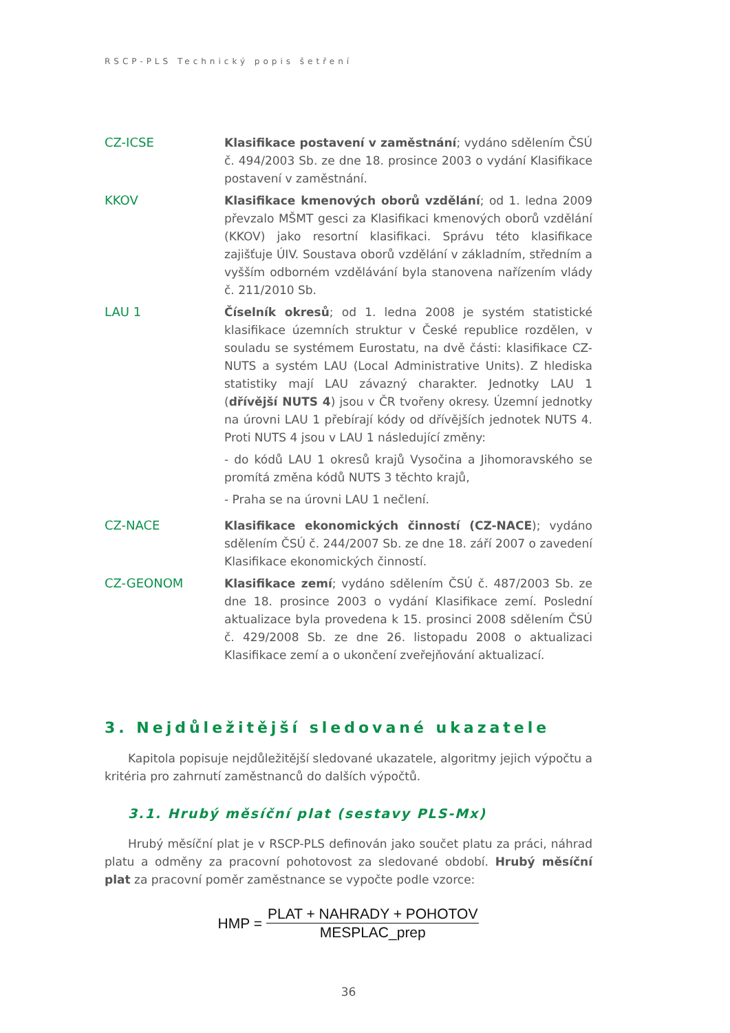RSCP-PLS Technický popis šetření
CZ-ICSE Klasifikace postavení v zaměstnání; vydáno sdělením ČSÚ č. 494/2003 Sb. ze dne 18. prosince 2003 o vydání Klasifikace postavení v zaměstnání.
KKOV Klasifikace kmenových oborů vzdělání; od 1. ledna 2009 převzalo MŠMT gesci za Klasifikaci kmenových oborů vzdělání (KKOV) jako resortní klasifikaci. Správu této klasifikace zajišťuje ÚIV. Soustava oborů vzdělání v základním, středním a vyšším odborném vzdělávání byla stanovena nařízením vlády č. 211/2010 Sb.
LAU 1 Číselník okresů; od 1. ledna 2008 je systém statistické klasifikace územních struktur v České republice rozdělen, v souladu se systémem Eurostatu, na dvě části: klasifikace CZ-NUTS a systém LAU (Local Administrative Units). Z hlediska statistiky mají LAU závazný charakter. Jednotky LAU 1 (dřívější NUTS 4) jsou v ČR tvořeny okresy. Územní jednotky na úrovni LAU 1 přebírají kódy od dřívějších jednotek NUTS 4. Proti NUTS 4 jsou v LAU 1 následující změny:
- do kódů LAU 1 okresů krajů Vysočina a Jihomoravského se promítá změna kódů NUTS 3 těchto krajů,
- Praha se na úrovni LAU 1 nečlení.
CZ-NACE Klasifikace ekonomických činností (CZ-NACE); vydáno sdělením ČSÚ č. 244/2007 Sb. ze dne 18. září 2007 o zavedení Klasifikace ekonomických činností.
CZ-GEONOM Klasifikace zemí; vydáno sdělením ČSÚ č. 487/2003 Sb. ze dne 18. prosince 2003 o vydání Klasifikace zemí. Poslední aktualizace byla provedena k 15. prosinci 2008 sdělením ČSÚ č. 429/2008 Sb. ze dne 26. listopadu 2008 o aktualizaci Klasifikace zemí a o ukončení zveřejňování aktualizací.
3. Nejdůležitější sledované ukazatele
Kapitola popisuje nejdůležitější sledované ukazatele, algoritmy jejich výpočtu a kritéria pro zahrnutí zaměstnanců do dalších výpočtů.
3.1. Hrubý měsíční plat (sestavy PLS-Mx)
Hrubý měsíční plat je v RSCP-PLS definován jako součet platu za práci, náhrad platu a odměny za pracovní pohotovost za sledované období. Hrubý měsíční plat za pracovní poměr zaměstnance se vypočte podle vzorce:
HMP = PLAT + NAHRADY + POHOTOV MESPLAC_prep
36